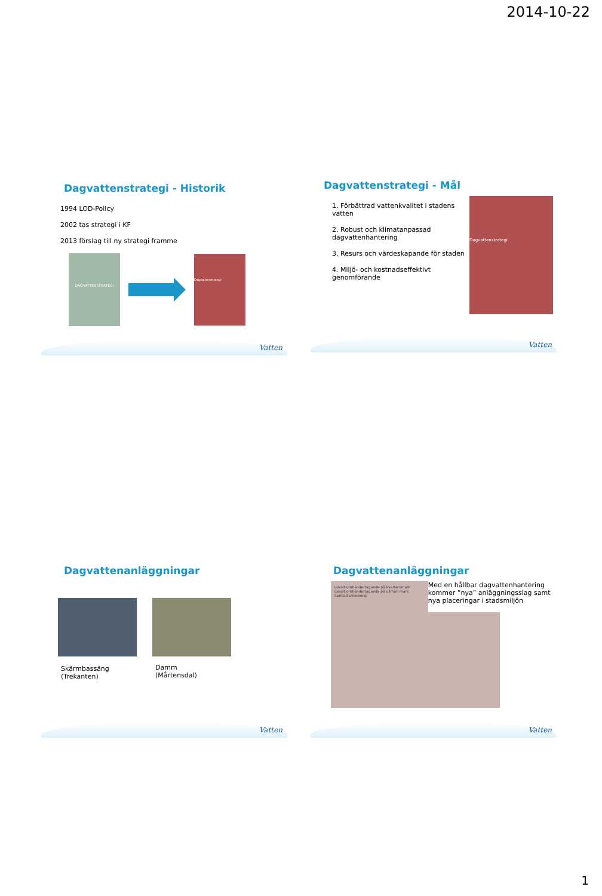2014-10-22
Dagvattenstrategi - Historik
1994 LOD-Policy
2002 tas strategi i KF
2013 förslag till ny strategi framme
DAGVATTENSTRATEGI
Dagvattenstrategi
Vatten
Dagvattenstrategi - Mål
1. Förbättrad vattenkvalitet i stadens vatten
2. Robust och klimatanpassad dagvattenhantering
3. Resurs och värdeskapande för staden
4. Miljö- och kostnadseffektivt genomförande
Dagvattenstrategi
Vatten
Dagvattenanläggningar
Skärmbassäng
(Trekanten)
Damm
(Mårtensdal)
Vatten
Dagvattenanläggningar
Lokalt omhändertagande på kvartersmark
Lokalt omhändertagande på allmän mark
Samlad avledning
Med en hållbar dagvattenhantering kommer ”nya” anläggningsslag samt nya placeringar i stadsmiljön
Vatten
1